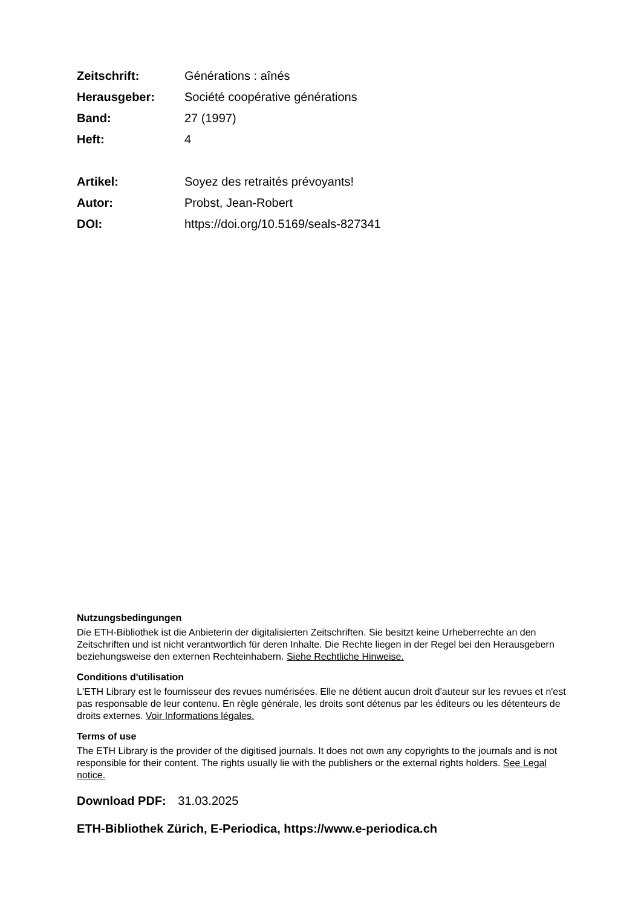Zeitschrift: Générations : aînés
Herausgeber: Société coopérative générations
Band: 27 (1997)
Heft: 4
Artikel: Soyez des retraités prévoyants!
Autor: Probst, Jean-Robert
DOI: https://doi.org/10.5169/seals-827341
Nutzungsbedingungen
Die ETH-Bibliothek ist die Anbieterin der digitalisierten Zeitschriften. Sie besitzt keine Urheberrechte an den Zeitschriften und ist nicht verantwortlich für deren Inhalte. Die Rechte liegen in der Regel bei den Herausgebern beziehungsweise den externen Rechteinhabern. Siehe Rechtliche Hinweise.
Conditions d'utilisation
L'ETH Library est le fournisseur des revues numérisées. Elle ne détient aucun droit d'auteur sur les revues et n'est pas responsable de leur contenu. En règle générale, les droits sont détenus par les éditeurs ou les détenteurs de droits externes. Voir Informations légales.
Terms of use
The ETH Library is the provider of the digitised journals. It does not own any copyrights to the journals and is not responsible for their content. The rights usually lie with the publishers or the external rights holders. See Legal notice.
Download PDF: 31.03.2025
ETH-Bibliothek Zürich, E-Periodica, https://www.e-periodica.ch